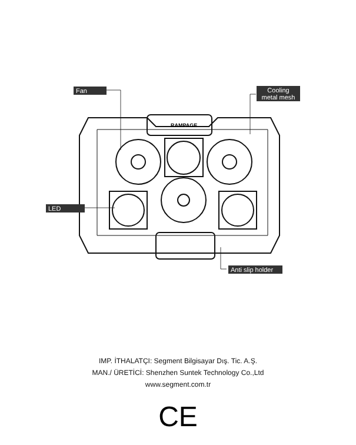RAMPAGE
Fan
Cooling
metal mesh
LED
Anti slip holder
IMP. İTHALATÇI: Segment Bilgisayar Dış. Tic. A.Ş.
MAN./ ÜRETİCİ: Shenzhen Suntek Technology Co.,Ltd
www.segment.com.tr
CE